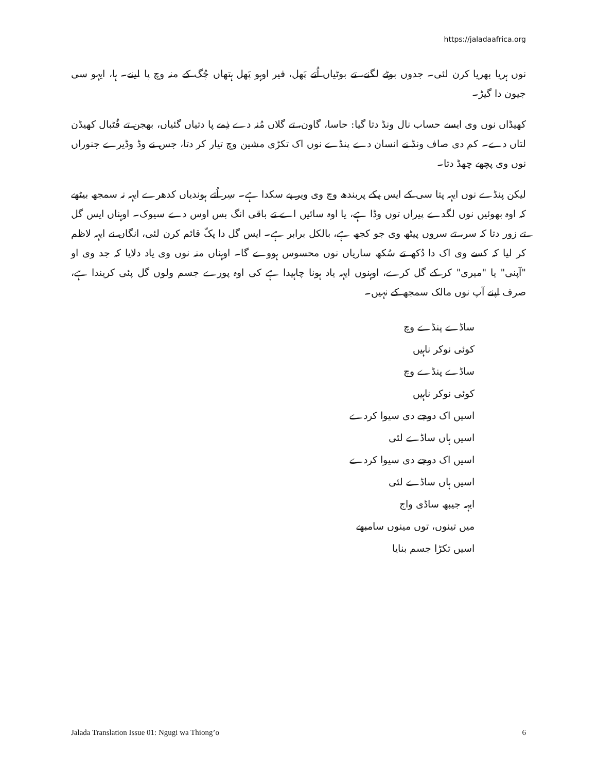https://jaladaafrica.org
نوں ہریا بھریا کرن لئی۔ جدوں بوٹے لگنے، تے بوٹیاں اُتے پَھل، فیر اوہو پَھل ہتھاں چُگ کے منہ وچ پا لینے۔ ہا، ایہو سی جیون دا گیڑ۔
کھیڈاں نوں وی ایسے حساب نال ونڈ دتا گیا: حاسا، گاون، تے گلاں مُنہ دے ذِمے پا دتیاں گئیاں، بھجن تے فُٹبال کھیڈن لتاں دے۔ کم دی صاف ونڈ نے انسان دے پنڈے نوں اک تکڑی مشین وچ تیار کر دتا، جس نے وڈ وڈیرے جنوراں نوں وی پچھے چھڈ دتا۔
لیکن پنڈے نوں ایہہ پتا سی کے ایس پکے پربندھ وچ وی ویر پے سکدا ہے۔ سِر اُتے ہوندیاں کدھرے ایہہ نہ سمجھ بیٹھے کہ اوہ بھوئیں نوں لگدے پیراں توں وڈا ہے، یا اوہ سائیں اے تے باقی انگ بس اوس دے سیوک۔ اوہناں ایس گل تے زور دتا کہ سر، تے سروں پیٹھ وی جو کجھ ہے، بالکل برابر ہے۔ ایس گل دا پکّ قائم کرن لئی، انگاں نے ایہہ لاظم کر لیا کہ کسے وی اک دا دُکھ تے سُکھ ساریاں نوں محسوس ہووے گا۔ اوہناں منہ نوں وی یاد دلایا کہ جد وی او "آپنی" یا "میری" کر کے گل کرے، اوہنوں ایہہ یاد ہونا چاہیدا ہے کی اوہ پورے جسم ولوں گل پئی کریندا ہے، صرف اپنے آپ نوں مالک سمجھ کے نہیں۔
ساڈے پنڈے وچ
کوئی نوکر ناہیں
ساڈے پنڈے وچ
کوئی نوکر ناہیں
اسیں اک دوجے دی سیوا کردے
اسیں ہاں ساڈے لئی
اسیں اک دوجے دی سیوا کردے
اسیں ہاں ساڈے لئی
ایہہ جیبھ ساڈی واج
میں تینوں، توں مینوں سامبھے
اسیں تکڑا جسم بنایا
Jalada Translation Issue 01: Ngugi wa Thiong’o 6